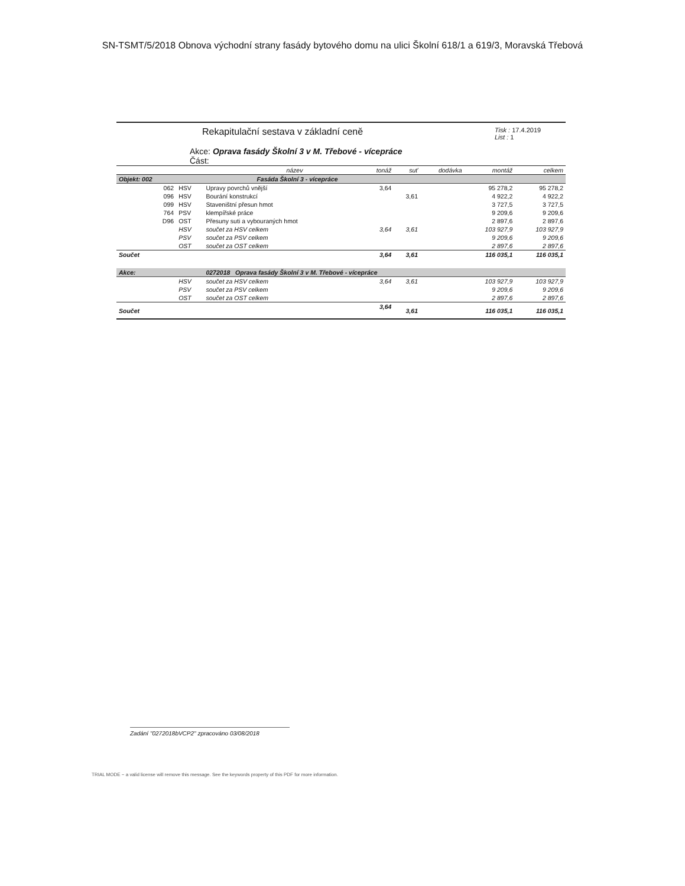SN-TSMT/5/2018 Obnova východní strany fasády bytového domu na ulici Školní 618/1 a 619/3, Moravská Třebová
Rekapitulační sestava v základní ceně
Tisk : 17.4.2019
List : 1
Akce: Oprava fasády Školní 3 v M. Třebové - vícepráce
Část:
| | | název | tonáž | suť | dodávka | montáž | celkem |
| --- | --- | --- | --- | --- | --- | --- | --- |
| Objekt: 002 | | Fasáda Školní 3 - vícepráce | | | | | |
| 062 | HSV | Upravy povrchů vnější | 3,64 | | | 95 278,2 | 95 278,2 |
| 096 | HSV | Bourání konstrukcí | | 3,61 | | 4 922,2 | 4 922,2 |
| 099 | HSV | Staveništní přesun hmot | | | | 3 727,5 | 3 727,5 |
| 764 | PSV | klempířské práce | | | | 9 209,6 | 9 209,6 |
| D96 | OST | Přesuny suti a vybouraných hmot | | | | 2 897,6 | 2 897,6 |
| | HSV | součet za HSV celkem | 3,64 | 3,61 | | 103 927,9 | 103 927,9 |
| | PSV | součet za PSV celkem | | | | 9 209,6 | 9 209,6 |
| | OST | součet za OST celkem | | | | 2 897,6 | 2 897,6 |
| Součet | | | 3,64 | 3,61 | | 116 035,1 | 116 035,1 |
| Akce: | | 0272018 Oprava fasády Školní 3 v M. Třebové - vícepráce | | | | | |
| | HSV | součet za HSV celkem | 3,64 | 3,61 | | 103 927,9 | 103 927,9 |
| | PSV | součet za PSV celkem | | | | 9 209,6 | 9 209,6 |
| | OST | součet za OST celkem | | | | 2 897,6 | 2 897,6 |
| Součet | | | 3,64 | 3,61 | | 116 035,1 | 116 035,1 |
Zadání "0272018bVCP2" zpracováno 03/08/2018
TRIAL MODE − a valid license will remove this message. See the keywords property of this PDF for more information.